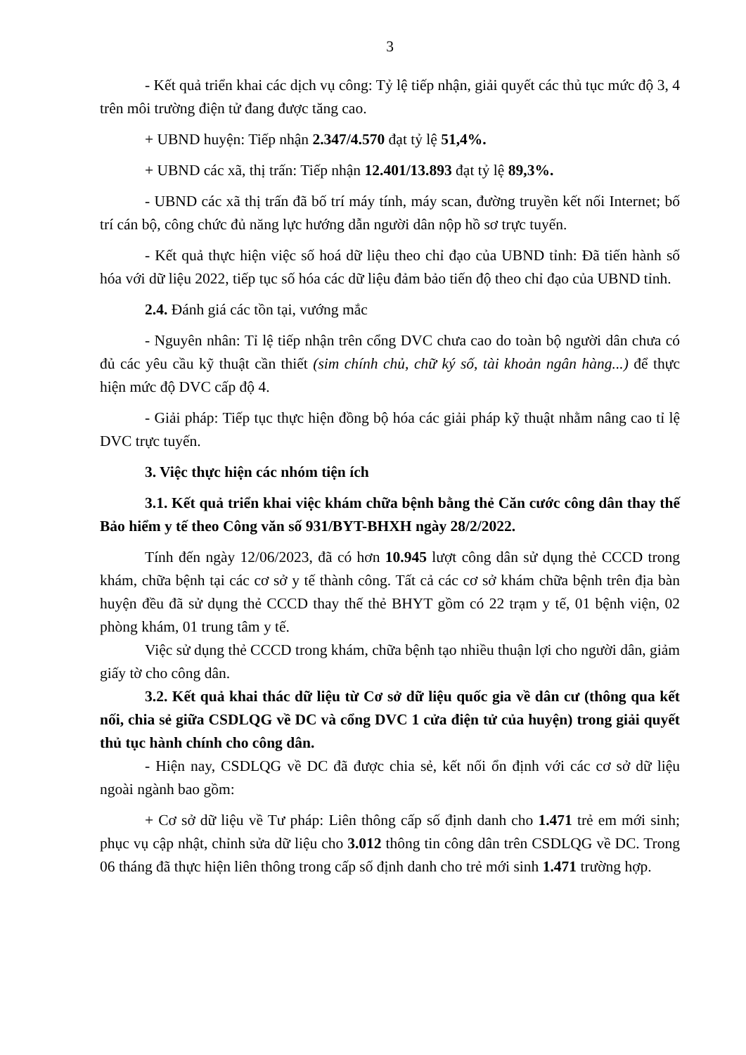3
- Kết quả triển khai các dịch vụ công: Tỷ lệ tiếp nhận, giải quyết các thủ tục mức độ 3, 4 trên môi trường điện tử đang được tăng cao.
+ UBND huyện: Tiếp nhận 2.347/4.570 đạt tỷ lệ 51,4%.
+ UBND các xã, thị trấn: Tiếp nhận 12.401/13.893 đạt tỷ lệ 89,3%.
- UBND các xã thị trấn đã bố trí máy tính, máy scan, đường truyền kết nối Internet; bố trí cán bộ, công chức đủ năng lực hướng dẫn người dân nộp hồ sơ trực tuyến.
- Kết quả thực hiện việc số hoá dữ liệu theo chỉ đạo của UBND tỉnh: Đã tiến hành số hóa với dữ liệu 2022, tiếp tục số hóa các dữ liệu đảm bảo tiến độ theo chỉ đạo của UBND tỉnh.
2.4. Đánh giá các tồn tại, vướng mắc
- Nguyên nhân: Tỉ lệ tiếp nhận trên cổng DVC chưa cao do toàn bộ người dân chưa có đủ các yêu cầu kỹ thuật cần thiết (sim chính chủ, chữ ký số, tài khoản ngân hàng...) để thực hiện mức độ DVC cấp độ 4.
- Giải pháp: Tiếp tục thực hiện đồng bộ hóa các giải pháp kỹ thuật nhằm nâng cao tỉ lệ DVC trực tuyến.
3. Việc thực hiện các nhóm tiện ích
3.1. Kết quả triển khai việc khám chữa bệnh bằng thẻ Căn cước công dân thay thế Bảo hiểm y tế theo Công văn số 931/BYT-BHXH ngày 28/2/2022.
Tính đến ngày 12/06/2023, đã có hơn 10.945 lượt công dân sử dụng thẻ CCCD trong khám, chữa bệnh tại các cơ sở y tế thành công. Tất cả các cơ sở khám chữa bệnh trên địa bàn huyện đều đã sử dụng thẻ CCCD thay thế thẻ BHYT gồm có 22 trạm y tế, 01 bệnh viện, 02 phòng khám, 01 trung tâm y tế.
Việc sử dụng thẻ CCCD trong khám, chữa bệnh tạo nhiều thuận lợi cho người dân, giảm giấy tờ cho công dân.
3.2. Kết quả khai thác dữ liệu từ Cơ sở dữ liệu quốc gia về dân cư (thông qua kết nối, chia sẻ giữa CSDLQG về DC và cổng DVC 1 cửa điện tử của huyện) trong giải quyết thủ tục hành chính cho công dân.
- Hiện nay, CSDLQG về DC đã được chia sẻ, kết nối ổn định với các cơ sở dữ liệu ngoài ngành bao gồm:
+ Cơ sở dữ liệu về Tư pháp: Liên thông cấp số định danh cho 1.471 trẻ em mới sinh; phục vụ cập nhật, chỉnh sửa dữ liệu cho 3.012 thông tin công dân trên CSDLQG về DC. Trong 06 tháng đã thực hiện liên thông trong cấp số định danh cho trẻ mới sinh 1.471 trường hợp.